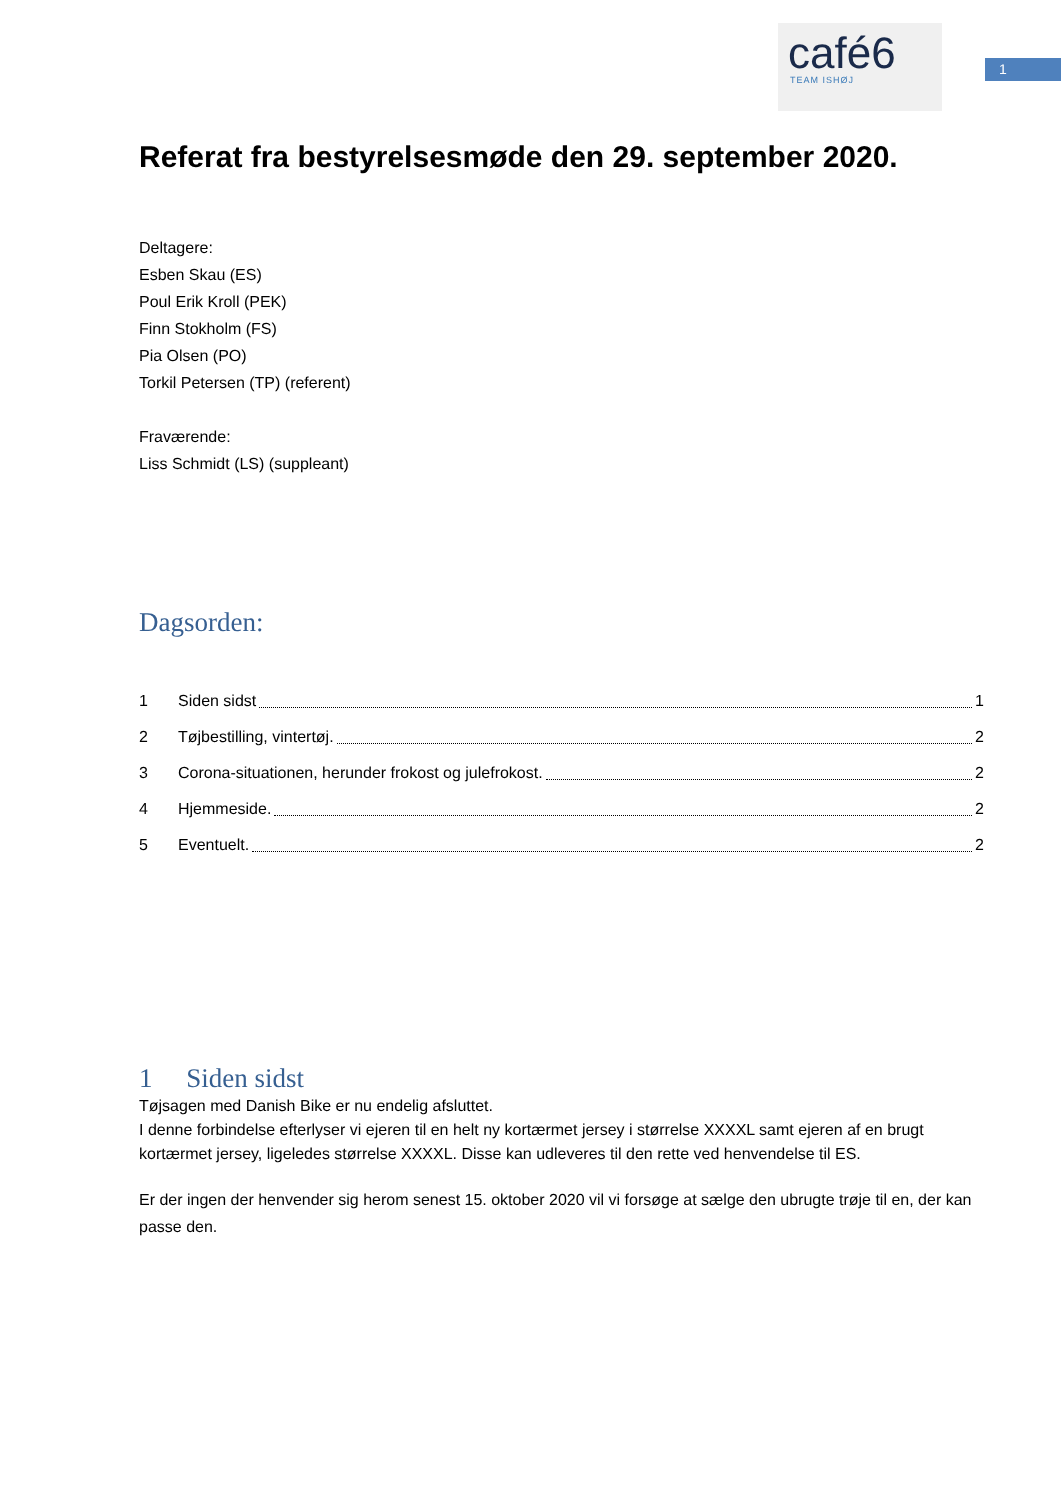café6
TEAM ISHØJ
1
Referat fra bestyrelsesmøde den 29. september 2020.
Deltagere:
Esben Skau (ES)
Poul Erik Kroll (PEK)
Finn Stokholm (FS)
Pia Olsen (PO)
Torkil Petersen (TP) (referent)
Fraværende:
Liss Schmidt (LS) (suppleant)
Dagsorden:
1 Siden sidst 1
2 Tøjbestilling, vintertøj. 2
3 Corona-situationen, herunder frokost og julefrokost. 2
4 Hjemmeside. 2
5 Eventuelt. 2
1 Siden sidst
Tøjsagen med Danish Bike er nu endelig afsluttet.
I denne forbindelse efterlyser vi ejeren til en helt ny kortærmet jersey i størrelse XXXXL samt ejeren af en brugt kortærmet jersey, ligeledes størrelse XXXXL. Disse kan udleveres til den rette ved henvendelse til ES.
Er der ingen der henvender sig herom senest 15. oktober 2020 vil vi forsøge at sælge den ubrugte trøje til en, der kan passe den.